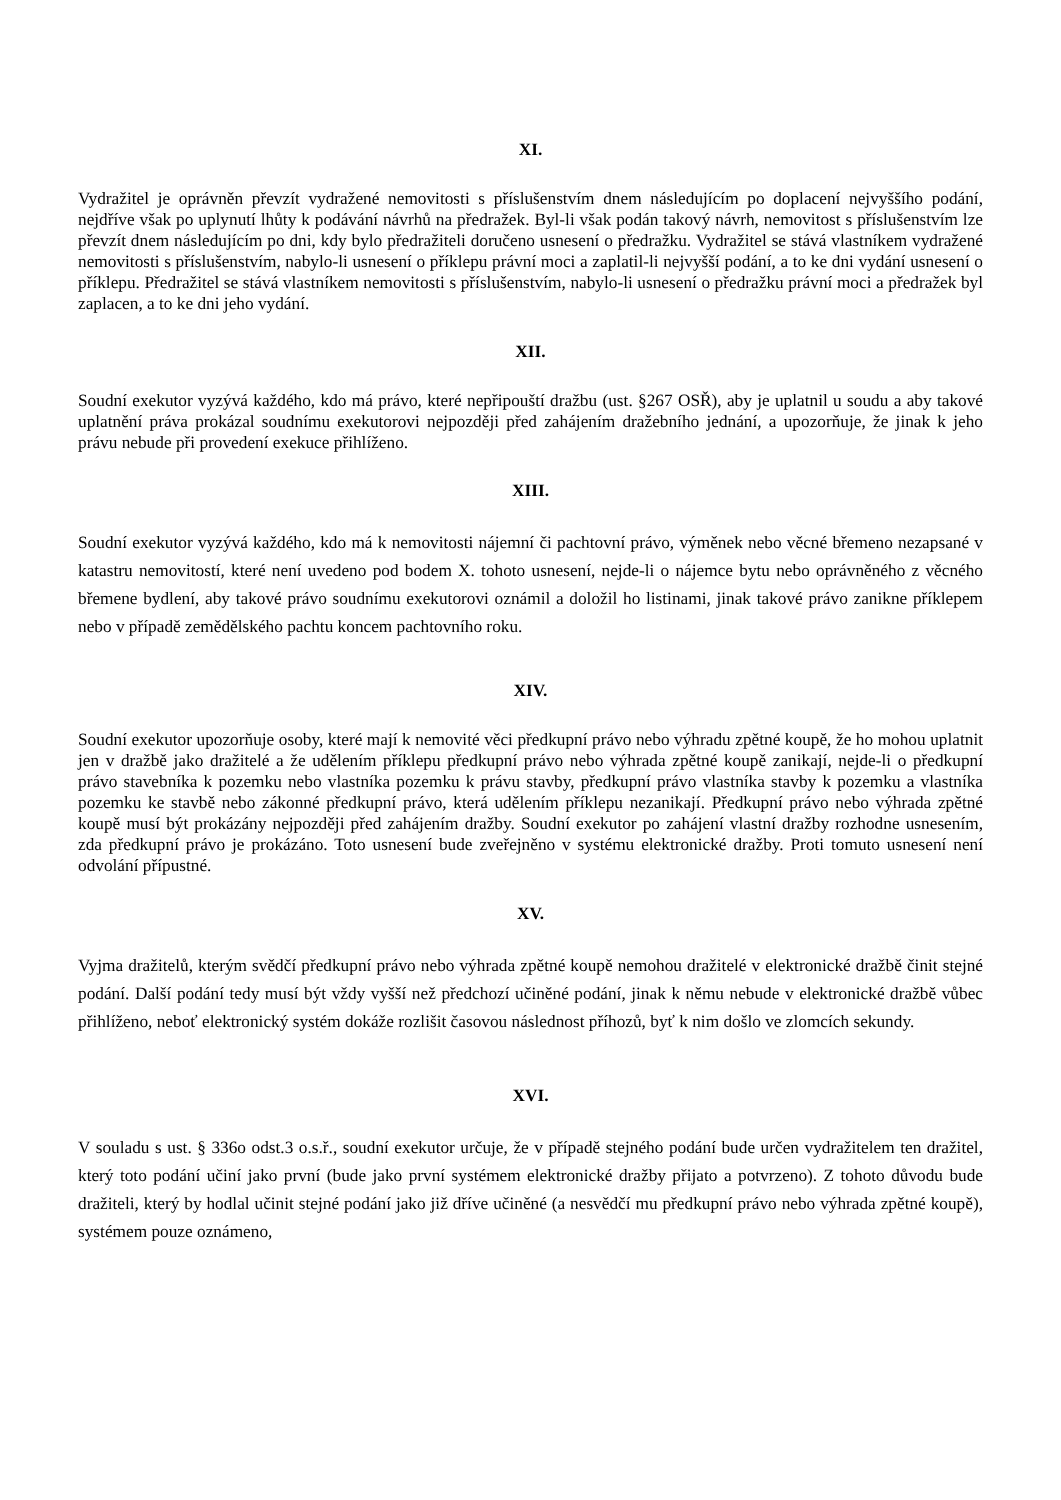XI.
Vydražitel je oprávněn převzít vydražené nemovitosti s příslušenstvím dnem následujícím po doplacení nejvyššího podání, nejdříve však po uplynutí lhůty k podávání návrhů na předražek. Byl-li však podán takový návrh, nemovitost s příslušenstvím lze převzít dnem následujícím po dni, kdy bylo předražiteli doručeno usnesení o předražku. Vydražitel se stává vlastníkem vydražené nemovitosti s příslušenstvím, nabylo-li usnesení o příklepu právní moci a zaplatil-li nejvyšší podání, a to ke dni vydání usnesení o příklepu. Předražitel se stává vlastníkem nemovitosti s příslušenstvím, nabylo-li usnesení o předražku právní moci a předražek byl zaplacen, a to ke dni jeho vydání.
XII.
Soudní exekutor vyzývá každého, kdo má právo, které nepřipouští dražbu (ust. §267 OSŘ), aby je uplatnil u soudu a aby takové uplatnění práva prokázal soudnímu exekutorovi nejpozději před zahájením dražebního jednání, a upozorňuje, že jinak k jeho právu nebude při provedení exekuce přihlíženo.
XIII.
Soudní exekutor vyzývá každého, kdo má k nemovitosti nájemní či pachtovní právo, výměnek nebo věcné břemeno nezapsané v katastru nemovitostí, které není uvedeno pod bodem X. tohoto usnesení, nejde-li o nájemce bytu nebo oprávněného z věcného břemene bydlení, aby takové právo soudnímu exekutorovi oznámil a doložil ho listinami, jinak takové právo zanikne příklepem nebo v případě zemědělského pachtu koncem pachtovního roku.
XIV.
Soudní exekutor upozorňuje osoby, které mají k nemovité věci předkupní právo nebo výhradu zpětné koupě, že ho mohou uplatnit jen v dražbě jako dražitelé a že udělením příklepu předkupní právo nebo výhrada zpětné koupě zanikají, nejde-li o předkupní právo stavebníka k pozemku nebo vlastníka pozemku k právu stavby, předkupní právo vlastníka stavby k pozemku a vlastníka pozemku ke stavbě nebo zákonné předkupní právo, která udělením příklepu nezanikají. Předkupní právo nebo výhrada zpětné koupě musí být prokázány nejpozději před zahájením dražby. Soudní exekutor po zahájení vlastní dražby rozhodne usnesením, zda předkupní právo je prokázáno. Toto usnesení bude zveřejněno v systému elektronické dražby. Proti tomuto usnesení není odvolání přípustné.
XV.
Vyjma dražitelů, kterým svědčí předkupní právo nebo výhrada zpětné koupě nemohou dražitelé v elektronické dražbě činit stejné podání. Další podání tedy musí být vždy vyšší než předchozí učiněné podání, jinak k němu nebude v elektronické dražbě vůbec přihlíženo, neboť elektronický systém dokáže rozlišit časovou následnost příhozů, byť k nim došlo ve zlomcích sekundy.
XVI.
V souladu s ust. § 336o odst.3 o.s.ř., soudní exekutor určuje, že v případě stejného podání bude určen vydražitelem ten dražitel, který toto podání učiní jako první (bude jako první systémem elektronické dražby přijato a potvrzeno). Z tohoto důvodu bude dražiteli, který by hodlal učinit stejné podání jako již dříve učiněné (a nesvědčí mu předkupní právo nebo výhrada zpětné koupě), systémem pouze oznámeno,